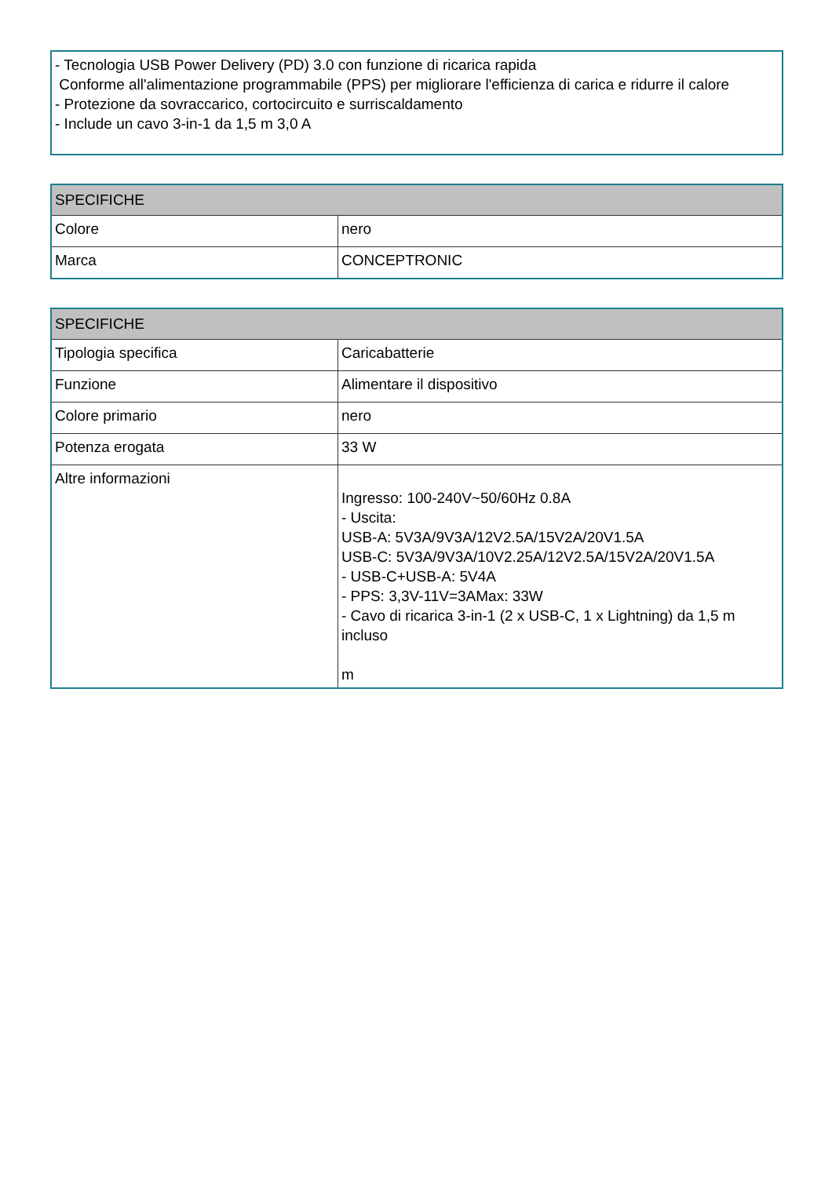- Tecnologia USB Power Delivery (PD) 3.0 con funzione di ricarica rapida
Conforme all'alimentazione programmabile (PPS) per migliorare l'efficienza di carica e ridurre il calore
- Protezione da sovraccarico, cortocircuito e surriscaldamento
- Include un cavo 3-in-1 da 1,5 m 3,0 A
| SPECIFICHE | |
| --- | --- |
| Colore | nero |
| Marca | CONCEPTRONIC |
| SPECIFICHE | |
| --- | --- |
| Tipologia specifica | Caricabatterie |
| Funzione | Alimentare il dispositivo |
| Colore primario | nero |
| Potenza erogata | 33 W |
| Altre informazioni | Ingresso: 100-240V~50/60Hz 0.8A - Uscita: USB-A: 5V3A/9V3A/12V2.5A/15V2A/20V1.5A USB-C: 5V3A/9V3A/10V2.25A/12V2.5A/15V2A/20V1.5A - USB-C+USB-A: 5V4A - PPS: 3,3V-11V=3AMax: 33W - Cavo di ricarica 3-in-1 (2 x USB-C, 1 x Lightning) da 1,5 m incluso m |